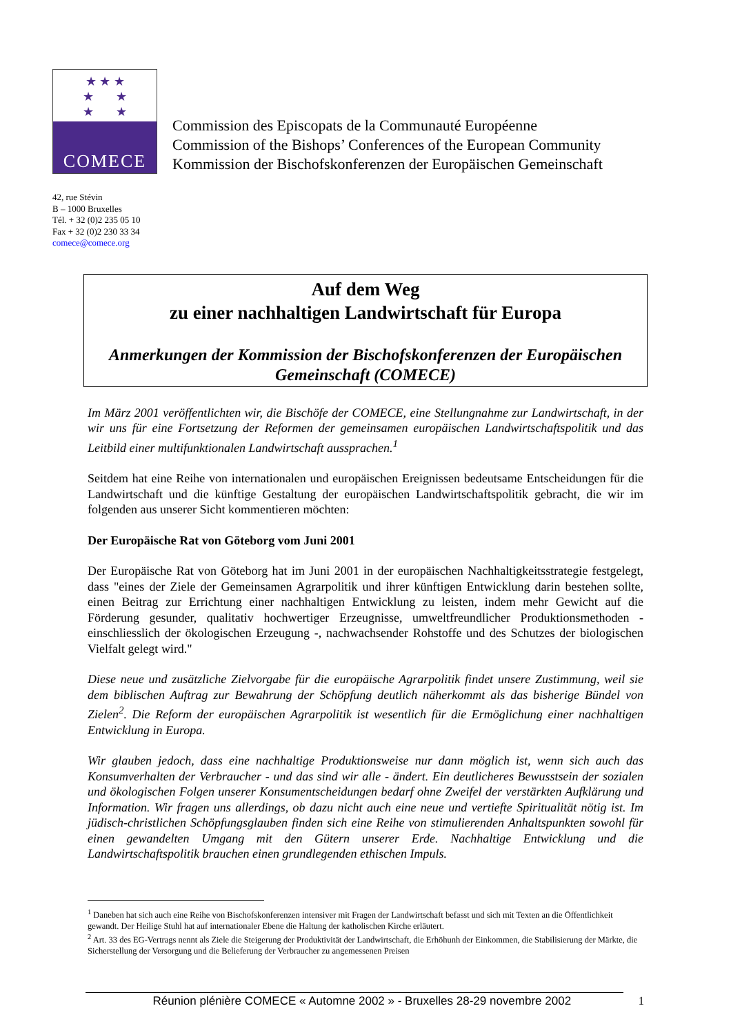★ ★ ★
★ ★
★ ★
COMECE
Commission des Episcopats de la Communauté Européenne
Commission of the Bishops’ Conferences of the European Community
Kommission der Bischofskonferenzen der Europäischen Gemeinschaft
42, rue Stévin
B – 1000 Bruxelles
Tél. + 32 (0)2 235 05 10
Fax + 32 (0)2 230 33 34
comece@comece.org
Auf dem Weg
zu einer nachhaltigen Landwirtschaft für Europa
Anmerkungen der Kommission der Bischofskonferenzen der Europäischen Gemeinschaft (COMECE)
Im März 2001 veröffentlichten wir, die Bischöfe der COMECE, eine Stellungnahme zur Landwirtschaft, in der wir uns für eine Fortsetzung der Reformen der gemeinsamen europäischen Landwirtschaftspolitik und das Leitbild einer multifunktionalen Landwirtschaft aussprachen.<sup>1</sup>
Seitdem hat eine Reihe von internationalen und europäischen Ereignissen bedeutsame Entscheidungen für die Landwirtschaft und die künftige Gestaltung der europäischen Landwirtschaftspolitik gebracht, die wir im folgenden aus unserer Sicht kommentieren möchten:
Der Europäische Rat von Göteborg vom Juni 2001
Der Europäische Rat von Göteborg hat im Juni 2001 in der europäischen Nachhaltigkeitsstrategie festgelegt, dass "eines der Ziele der Gemeinsamen Agrarpolitik und ihrer künftigen Entwicklung darin bestehen sollte, einen Beitrag zur Errichtung einer nachhaltigen Entwicklung zu leisten, indem mehr Gewicht auf die Förderung gesunder, qualitativ hochwertiger Erzeugnisse, umweltfreundlicher Produktionsmethoden - einschliesslich der ökologischen Erzeugung -, nachwachsender Rohstoffe und des Schutzes der biologischen Vielfalt gelegt wird."
Diese neue und zusätzliche Zielvorgabe für die europäische Agrarpolitik findet unsere Zustimmung, weil sie dem biblischen Auftrag zur Bewahrung der Schöpfung deutlich näherkommt als das bisherige Bündel von Zielen<sup>2</sup>. Die Reform der europäischen Agrarpolitik ist wesentlich für die Ermöglichung einer nachhaltigen Entwicklung in Europa.
Wir glauben jedoch, dass eine nachhaltige Produktionsweise nur dann möglich ist, wenn sich auch das Konsumverhalten der Verbraucher - und das sind wir alle - ändert. Ein deutlicheres Bewusstsein der sozialen und ökologischen Folgen unserer Konsumentscheidungen bedarf ohne Zweifel der verstärkten Aufklärung und Information. Wir fragen uns allerdings, ob dazu nicht auch eine neue und vertiefte Spiritualität nötig ist. Im jüdisch-christlichen Schöpfungsglauben finden sich eine Reihe von stimulierenden Anhaltspunkten sowohl für einen gewandelten Umgang mit den Gütern unserer Erde. Nachhaltige Entwicklung und die Landwirtschaftspolitik brauchen einen grundlegenden ethischen Impuls.
<sup>1</sup> Daneben hat sich auch eine Reihe von Bischofskonferenzen intensiver mit Fragen der Landwirtschaft befasst und sich mit Texten an die Öffentlichkeit gewandt. Der Heilige Stuhl hat auf internationaler Ebene die Haltung der katholischen Kirche erläutert.
<sup>2</sup> Art. 33 des EG-Vertrags nennt als Ziele die Steigerung der Produktivität der Landwirtschaft, die Erhöhunh der Einkommen, die Stabilisierung der Märkte, die Sicherstellung der Versorgung und die Belieferung der Verbraucher zu angemessenen Preisen
Réunion plénière COMECE « Automne 2002 » - Bruxelles 28-29 novembre 2002 1